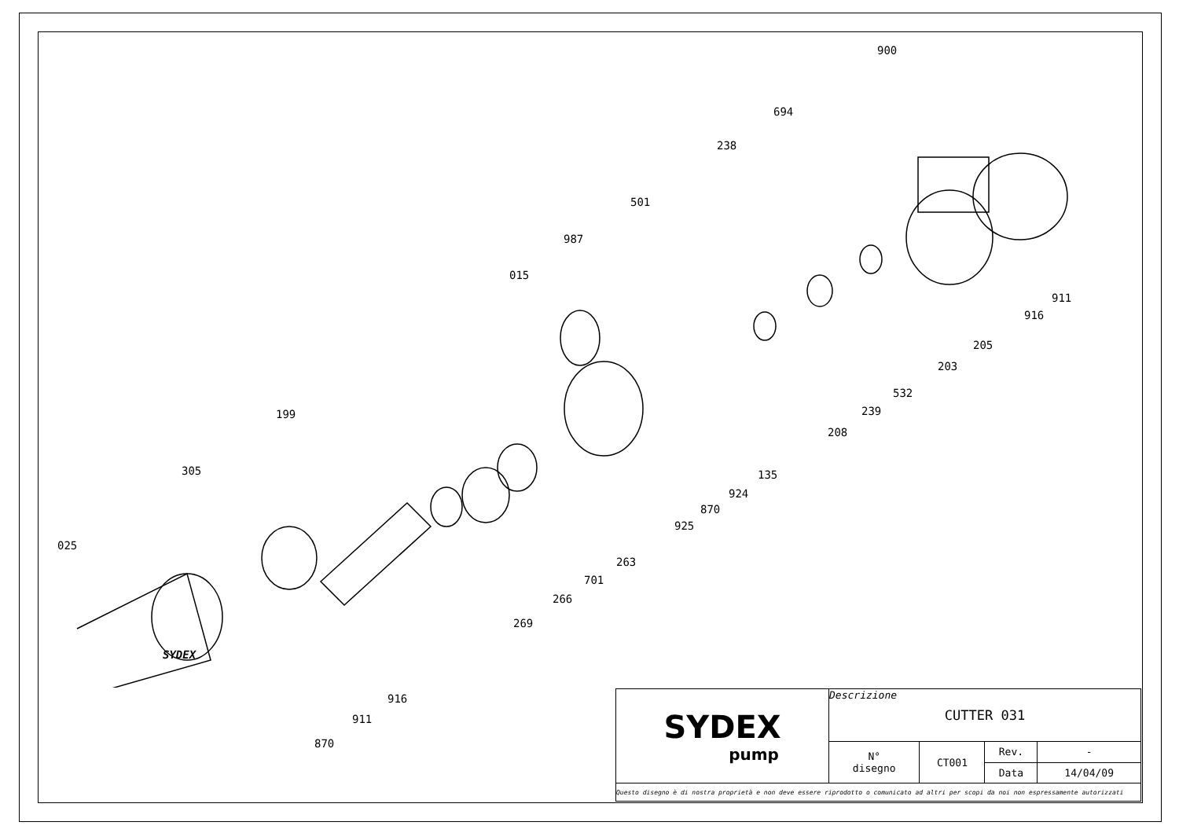900
694
238
501
987
015
911
916
205
203
532
239
208
199
305 135
924
870
925
025
263
701
266
269
SYDEX
916
911
870
| SYDEX pump | Descrizione CUTTER 031 | | | |
| | N° disegno | CT001 | Rev. | - |
| | | | Data | 14/04/09 |
| Questo disegno è di nostra proprietà e non deve essere riprodotto o comunicato ad altri per scopi da noi non espressamente autorizzati | | | | |